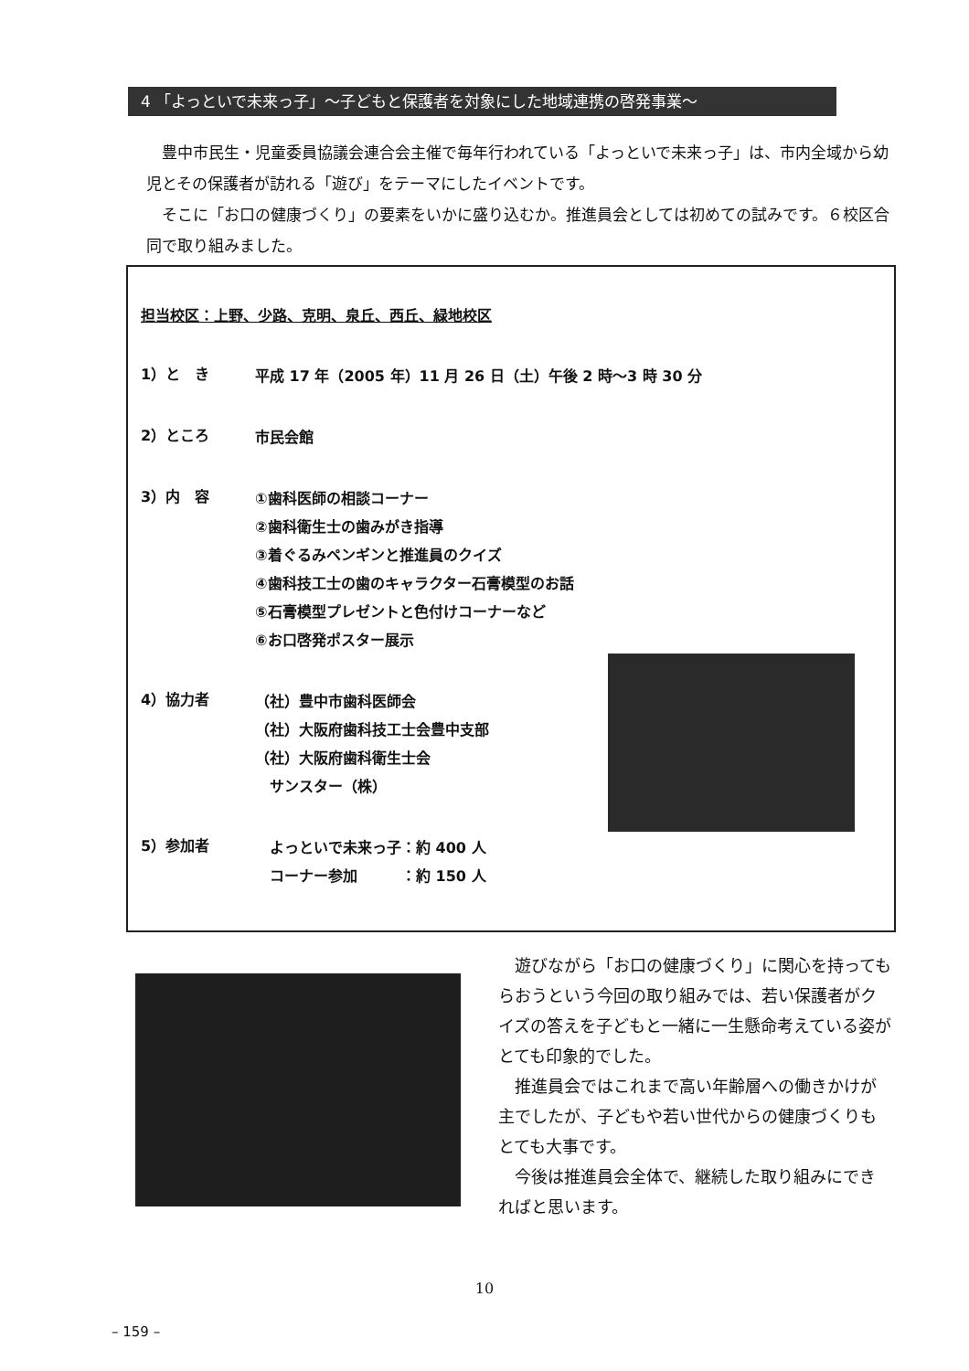4 「よっといで未来っ子」～子どもと保護者を対象にした地域連携の啓発事業～
豊中市民生・児童委員協議会連合会主催で毎年行われている「よっといで未来っ子」は、市内全域から幼児とその保護者が訪れる「遊び」をテーマにしたイベントです。
そこに「お口の健康づくり」の要素をいかに盛り込むか。推進員会としては初めての試みです。６校区合同で取り組みました。
担当校区：上野、少路、克明、泉丘、西丘、緑地校区
1）と　き
平成 17 年（2005 年）11 月 26 日（土）午後 2 時～3 時 30 分
2）ところ
市民会館
3）内　容
①歯科医師の相談コーナー
②歯科衛生士の歯みがき指導
③着ぐるみペンギンと推進員のクイズ
④歯科技工士の歯のキャラクター石膏模型のお話
⑤石膏模型プレゼントと色付けコーナーなど
⑥お口啓発ポスター展示
4）協力者
（社）豊中市歯科医師会
（社）大阪府歯科技工士会豊中支部
（社）大阪府歯科衛生士会
　サンスター（株）
5）参加者
　よっといで未来っ子：約 400 人
　コーナー参加　　　：約 150 人
遊びながら「お口の健康づくり」に関心を持ってもらおうという今回の取り組みでは、若い保護者がクイズの答えを子どもと一緒に一生懸命考えている姿がとても印象的でした。
推進員会ではこれまで高い年齢層への働きかけが主でしたが、子どもや若い世代からの健康づくりもとても大事です。
今後は推進員会全体で、継続した取り組みにできればと思います。
10
– 159 –